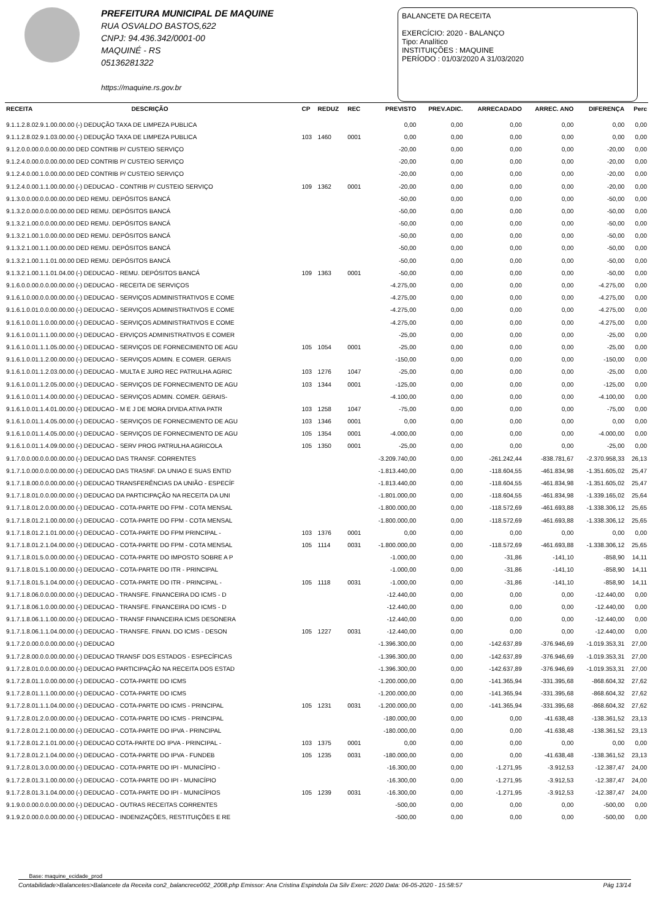PREFEITURA MUNICIPAL DE MAQUINE
RUA OSVALDO BASTOS,622
CNPJ: 94.436.342/0001-00
MAQUINÉ - RS
05136281322
https://maquine.rs.gov.br
BALANCETE DA RECEITA
EXERCÍCIO: 2020 - BALANÇO
Tipo: Analítico
INSTITUIÇÕES : MAQUINE
PERÍODO : 01/03/2020 A 31/03/2020
| RECEITA | DESCRIÇÃO | CP | REDUZ | REC | PREVISTO | PREV.ADIC. | ARRECADADO | ARREC. ANO | DIFERENÇA | Perc |
| --- | --- | --- | --- | --- | --- | --- | --- | --- | --- | --- |
| 9.1.1.2.8.02.9.1.00.00.00 (-) DEDUÇÃO TAXA DE LIMPEZA PUBLICA | | | | | 0,00 | 0,00 | 0,00 | 0,00 | 0,00 | 0,00 |
| 9.1.1.2.8.02.9.1.03.00.00 (-) DEDUÇÃO TAXA DE LIMPEZA PUBLICA | | 103 | 1460 | 0001 | 0,00 | 0,00 | 0,00 | 0,00 | 0,00 | 0,00 |
| 9.1.2.0.0.00.0.0.00.00.00 DED CONTRIB P/ CUSTEIO SERVIÇO | | | | | -20,00 | 0,00 | 0,00 | 0,00 | -20,00 | 0,00 |
| 9.1.2.4.0.00.0.0.00.00.00 DED CONTRIB P/ CUSTEIO SERVIÇO | | | | | -20,00 | 0,00 | 0,00 | 0,00 | -20,00 | 0,00 |
| 9.1.2.4.0.00.1.0.00.00.00 DED CONTRIB P/ CUSTEIO SERVIÇO | | | | | -20,00 | 0,00 | 0,00 | 0,00 | -20,00 | 0,00 |
| 9.1.2.4.0.00.1.1.00.00.00 (-) DEDUCAO - CONTRIB P/ CUSTEIO SERVIÇO | | 109 | 1362 | 0001 | -20,00 | 0,00 | 0,00 | 0,00 | -20,00 | 0,00 |
| 9.1.3.0.0.00.0.0.00.00.00 DED REMU. DEPÓSITOS BANCÁ | | | | | -50,00 | 0,00 | 0,00 | 0,00 | -50,00 | 0,00 |
| 9.1.3.2.0.00.0.0.00.00.00 DED REMU. DEPÓSITOS BANCÁ | | | | | -50,00 | 0,00 | 0,00 | 0,00 | -50,00 | 0,00 |
| 9.1.3.2.1.00.0.0.00.00.00 DED REMU. DEPÓSITOS BANCÁ | | | | | -50,00 | 0,00 | 0,00 | 0,00 | -50,00 | 0,00 |
| 9.1.3.2.1.00.1.0.00.00.00 DED REMU. DEPÓSITOS BANCÁ | | | | | -50,00 | 0,00 | 0,00 | 0,00 | -50,00 | 0,00 |
| 9.1.3.2.1.00.1.1.00.00.00 DED REMU. DEPÓSITOS BANCÁ | | | | | -50,00 | 0,00 | 0,00 | 0,00 | -50,00 | 0,00 |
| 9.1.3.2.1.00.1.1.01.00.00 DED REMU. DEPÓSITOS BANCÁ | | | | | -50,00 | 0,00 | 0,00 | 0,00 | -50,00 | 0,00 |
| 9.1.3.2.1.00.1.1.01.04.00 (-) DEDUCAO - REMU. DEPÓSITOS BANCÁ | | 109 | 1363 | 0001 | -50,00 | 0,00 | 0,00 | 0,00 | -50,00 | 0,00 |
| 9.1.6.0.0.00.0.0.00.00.00 (-) DEDUCAO - RECEITA DE SERVIÇOS | | | | | -4.275,00 | 0,00 | 0,00 | 0,00 | -4.275,00 | 0,00 |
| 9.1.6.1.0.00.0.0.00.00.00 (-) DEDUCAO - SERVIÇOS ADMINISTRATIVOS E COME | | | | | -4.275,00 | 0,00 | 0,00 | 0,00 | -4.275,00 | 0,00 |
| 9.1.6.1.0.01.0.0.00.00.00 (-) DEDUCAO - SERVIÇOS ADMINISTRATIVOS E COME | | | | | -4.275,00 | 0,00 | 0,00 | 0,00 | -4.275,00 | 0,00 |
| 9.1.6.1.0.01.1.0.00.00.00 (-) DEDUCAO - SERVIÇOS ADMINISTRATIVOS E COME | | | | | -4.275,00 | 0,00 | 0,00 | 0,00 | -4.275,00 | 0,00 |
| 9.1.6.1.0.01.1.1.00.00.00 (-) DEDUCAO - ERVIÇOS ADMINISTRATIVOS E COMER | | | | | -25,00 | 0,00 | 0,00 | 0,00 | -25,00 | 0,00 |
| 9.1.6.1.0.01.1.1.05.00.00 (-) DEDUCAO - SERVIÇOS DE FORNECIMENTO DE AGU | | 105 | 1054 | 0001 | -25,00 | 0,00 | 0,00 | 0,00 | -25,00 | 0,00 |
| 9.1.6.1.0.01.1.2.00.00.00 (-) DEDUCAO - SERVIÇOS ADMIN. E COMER. GERAIS | | | | | -150,00 | 0,00 | 0,00 | 0,00 | -150,00 | 0,00 |
| 9.1.6.1.0.01.1.2.03.00.00 (-) DEDUCAO - MULTA E JURO REC PATRULHA AGRIC | | 103 | 1276 | 1047 | -25,00 | 0,00 | 0,00 | 0,00 | -25,00 | 0,00 |
| 9.1.6.1.0.01.1.2.05.00.00 (-) DEDUCAO - SERVIÇOS DE FORNECIMENTO DE AGU | | 103 | 1344 | 0001 | -125,00 | 0,00 | 0,00 | 0,00 | -125,00 | 0,00 |
| 9.1.6.1.0.01.1.4.00.00.00 (-) DEDUCAO - SERVIÇOS ADMIN. COMER. GERAIS- | | | | | -4.100,00 | 0,00 | 0,00 | 0,00 | -4.100,00 | 0,00 |
| 9.1.6.1.0.01.1.4.01.00.00 (-) DEDUCAO - M E J DE MORA DIVIDA ATIVA PATR | | 103 | 1258 | 1047 | -75,00 | 0,00 | 0,00 | 0,00 | -75,00 | 0,00 |
| 9.1.6.1.0.01.1.4.05.00.00 (-) DEDUCAO - SERVIÇOS DE FORNECIMENTO DE AGU | | 103 | 1346 | 0001 | 0,00 | 0,00 | 0,00 | 0,00 | 0,00 | 0,00 |
| 9.1.6.1.0.01.1.4.05.00.00 (-) DEDUCAO - SERVIÇOS DE FORNECIMENTO DE AGU | | 105 | 1354 | 0001 | -4.000,00 | 0,00 | 0,00 | 0,00 | -4.000,00 | 0,00 |
| 9.1.6.1.0.01.1.4.09.00.00 (-) DEDUCAO - SERV PROG PATRULHA AGRICOLA | | 105 | 1350 | 0001 | -25,00 | 0,00 | 0,00 | 0,00 | -25,00 | 0,00 |
| 9.1.7.0.0.00.0.0.00.00.00 (-) DEDUCAO DAS TRANSF. CORRENTES | | | | | -3.209.740,00 | 0,00 | -261.242,44 | -838.781,67 | -2.370.958,33 | 26,13 |
| 9.1.7.1.0.00.0.0.00.00.00 (-) DEDUCAO DAS TRASNF. DA UNIAO E SUAS ENTID | | | | | -1.813.440,00 | 0,00 | -118.604,55 | -461.834,98 | -1.351.605,02 | 25,47 |
| 9.1.7.1.8.00.0.0.00.00.00 (-) DEDUCAO TRANSFERÊNCIAS DA UNIÃO - ESPECÍF | | | | | -1.813.440,00 | 0,00 | -118.604,55 | -461.834,98 | -1.351.605,02 | 25,47 |
| 9.1.7.1.8.01.0.0.00.00.00 (-) DEDUCAO DA PARTICIPAÇÃO NA RECEITA DA UNI | | | | | -1.801.000,00 | 0,00 | -118.604,55 | -461.834,98 | -1.339.165,02 | 25,64 |
| 9.1.7.1.8.01.2.0.00.00.00 (-) DEDUCAO - COTA-PARTE DO FPM - COTA MENSAL | | | | | -1.800.000,00 | 0,00 | -118.572,69 | -461.693,88 | -1.338.306,12 | 25,65 |
| 9.1.7.1.8.01.2.1.00.00.00 (-) DEDUCAO - COTA-PARTE DO FPM - COTA MENSAL | | | | | -1.800.000,00 | 0,00 | -118.572,69 | -461.693,88 | -1.338.306,12 | 25,65 |
| 9.1.7.1.8.01.2.1.01.00.00 (-) DEDUCAO - COTA-PARTE DO FPM PRINCIPAL - | | 103 | 1376 | 0001 | 0,00 | 0,00 | 0,00 | 0,00 | 0,00 | 0,00 |
| 9.1.7.1.8.01.2.1.04.00.00 (-) DEDUCAO - COTA-PARTE DO FPM - COTA MENSAL | | 105 | 1114 | 0031 | -1.800.000,00 | 0,00 | -118.572,69 | -461.693,88 | -1.338.306,12 | 25,65 |
| 9.1.7.1.8.01.5.0.00.00.00 (-) DEDUCAO - COTA-PARTE DO IMPOSTO SOBRE A P | | | | | -1.000,00 | 0,00 | -31,86 | -141,10 | -858,90 | 14,11 |
| 9.1.7.1.8.01.5.1.00.00.00 (-) DEDUCAO - COTA-PARTE DO ITR - PRINCIPAL | | | | | -1.000,00 | 0,00 | -31,86 | -141,10 | -858,90 | 14,11 |
| 9.1.7.1.8.01.5.1.04.00.00 (-) DEDUCAO - COTA-PARTE DO ITR - PRINCIPAL - | | 105 | 1118 | 0031 | -1.000,00 | 0,00 | -31,86 | -141,10 | -858,90 | 14,11 |
| 9.1.7.1.8.06.0.0.00.00.00 (-) DEDUCAO - TRANSFE. FINANCEIRA DO ICMS - D | | | | | -12.440,00 | 0,00 | 0,00 | 0,00 | -12.440,00 | 0,00 |
| 9.1.7.1.8.06.1.0.00.00.00 (-) DEDUCAO - TRANSFE. FINANCEIRA DO ICMS - D | | | | | -12.440,00 | 0,00 | 0,00 | 0,00 | -12.440,00 | 0,00 |
| 9.1.7.1.8.06.1.1.00.00.00 (-) DEDUCAO - TRANSF FINANCEIRA ICMS DESONERA | | | | | -12.440,00 | 0,00 | 0,00 | 0,00 | -12.440,00 | 0,00 |
| 9.1.7.1.8.06.1.1.04.00.00 (-) DEDUCAO - TRANSFE. FINAN. DO ICMS - DESON | | 105 | 1227 | 0031 | -12.440,00 | 0,00 | 0,00 | 0,00 | -12.440,00 | 0,00 |
| 9.1.7.2.0.00.0.0.00.00.00 (-) DEDUCAO | | | | | -1.396.300,00 | 0,00 | -142.637,89 | -376.946,69 | -1.019.353,31 | 27,00 |
| 9.1.7.2.8.00.0.0.00.00.00 (-) DEDUCAO TRANSF DOS ESTADOS - ESPECÍFICAS | | | | | -1.396.300,00 | 0,00 | -142.637,89 | -376.946,69 | -1.019.353,31 | 27,00 |
| 9.1.7.2.8.01.0.0.00.00.00 (-) DEDUCAO PARTICIPAÇÃO NA RECEITA DOS ESTAD | | | | | -1.396.300,00 | 0,00 | -142.637,89 | -376.946,69 | -1.019.353,31 | 27,00 |
| 9.1.7.2.8.01.1.0.00.00.00 (-) DEDUCAO - COTA-PARTE DO ICMS | | | | | -1.200.000,00 | 0,00 | -141.365,94 | -331.395,68 | -868.604,32 | 27,62 |
| 9.1.7.2.8.01.1.1.00.00.00 (-) DEDUCAO - COTA-PARTE DO ICMS | | | | | -1.200.000,00 | 0,00 | -141.365,94 | -331.395,68 | -868.604,32 | 27,62 |
| 9.1.7.2.8.01.1.1.04.00.00 (-) DEDUCAO - COTA-PARTE DO ICMS - PRINCIPAL | | 105 | 1231 | 0031 | -1.200.000,00 | 0,00 | -141.365,94 | -331.395,68 | -868.604,32 | 27,62 |
| 9.1.7.2.8.01.2.0.00.00.00 (-) DEDUCAO - COTA-PARTE DO ICMS - PRINCIPAL | | | | | -180.000,00 | 0,00 | 0,00 | -41.638,48 | -138.361,52 | 23,13 |
| 9.1.7.2.8.01.2.1.00.00.00 (-) DEDUCAO - COTA-PARTE DO IPVA - PRINCIPAL | | | | | -180.000,00 | 0,00 | 0,00 | -41.638,48 | -138.361,52 | 23,13 |
| 9.1.7.2.8.01.2.1.01.00.00 (-) DEDUCAO COTA-PARTE DO IPVA - PRINCIPAL - | | 103 | 1375 | 0001 | 0,00 | 0,00 | 0,00 | 0,00 | 0,00 | 0,00 |
| 9.1.7.2.8.01.2.1.04.00.00 (-) DEDUCAO - COTA-PARTE DO IPVA - FUNDEB | | 105 | 1235 | 0031 | -180.000,00 | 0,00 | 0,00 | -41.638,48 | -138.361,52 | 23,13 |
| 9.1.7.2.8.01.3.0.00.00.00 (-) DEDUCAO - COTA-PARTE DO IPI - MUNICÍPIO - | | | | | -16.300,00 | 0,00 | -1.271,95 | -3.912,53 | -12.387,47 | 24,00 |
| 9.1.7.2.8.01.3.1.00.00.00 (-) DEDUCAO - COTA-PARTE DO IPI - MUNICÍPIO | | | | | -16.300,00 | 0,00 | -1.271,95 | -3.912,53 | -12.387,47 | 24,00 |
| 9.1.7.2.8.01.3.1.04.00.00 (-) DEDUCAO - COTA-PARTE DO IPI - MUNICÍPIOS | | 105 | 1239 | 0031 | -16.300,00 | 0,00 | -1.271,95 | -3.912,53 | -12.387,47 | 24,00 |
| 9.1.9.0.0.00.0.0.00.00.00 (-) DEDUCAO - OUTRAS RECEITAS CORRENTES | | | | | -500,00 | 0,00 | 0,00 | 0,00 | -500,00 | 0,00 |
| 9.1.9.2.0.00.0.0.00.00.00 (-) DEDUCAO - INDENIZAÇÕES, RESTITUIÇÕES E RE | | | | | -500,00 | 0,00 | 0,00 | 0,00 | -500,00 | 0,00 |
Base: maquine_ecidade_prod
Contabilidade>Balancetes>Balancete da Receita con2_balancrece002_2008.php Emissor: Ana Cristina Espindola Da Silv Exerc: 2020 Data: 06-05-2020 - 15:58:57 Pág 13/14